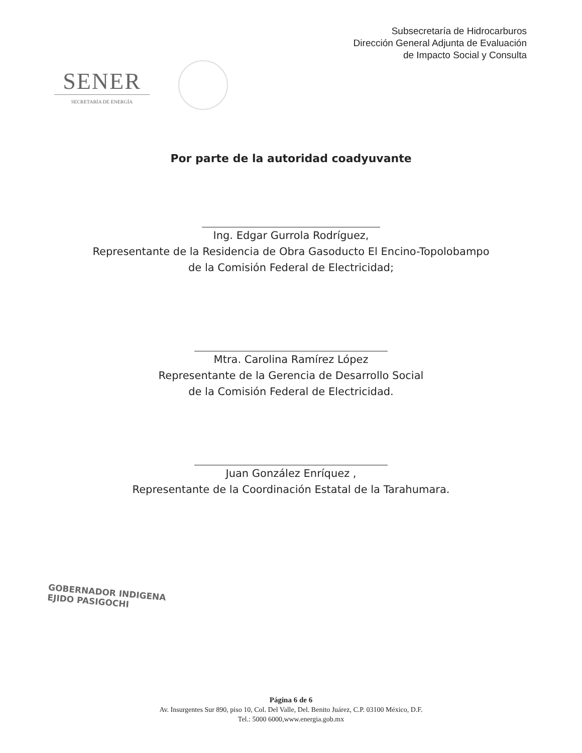Subsecretaría de Hidrocarburos
Dirección General Adjunta de Evaluación
de Impacto Social y Consulta
SENER
SECRETARÍA DE ENERGÍA
Por parte de la autoridad coadyuvante
Ing. Edgar Gurrola Rodríguez,
Representante de la Residencia de Obra Gasoducto El Encino-Topolobampo
de la Comisión Federal de Electricidad;
Mtra. Carolina Ramírez López
Representante de la Gerencia de Desarrollo Social
de la Comisión Federal de Electricidad.
Juan González Enríquez ,
Representante de la Coordinación Estatal de la Tarahumara.
GOBERNADOR INDIGENA
EJIDO PASIGOCHI
Página 6 de 6
Av. Insurgentes Sur 890, piso 10, Col. Del Valle, Del. Benito Juárez, C.P. 03100 México, D.F.
Tel.: 5000 6000,www.energia.gob.mx